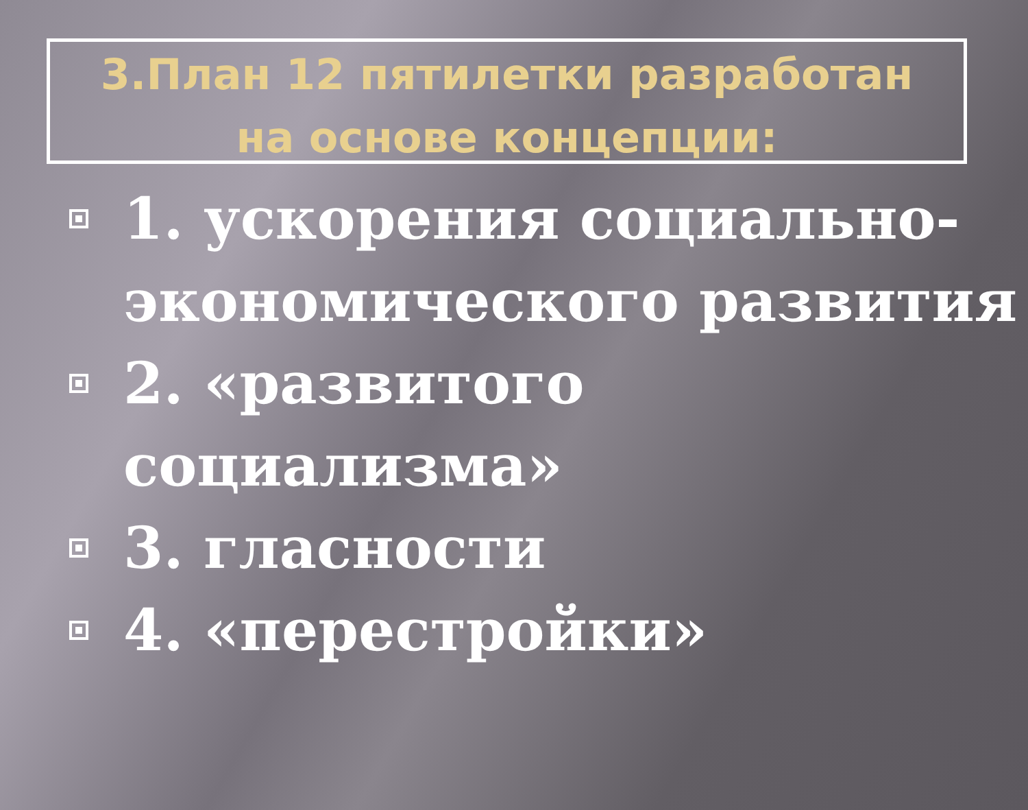3.План 12 пятилетки разработан
на основе концепции:
1. ускорения социально-экономического развития
2. «развитого социализма»
3. гласности
4. «перестройки»